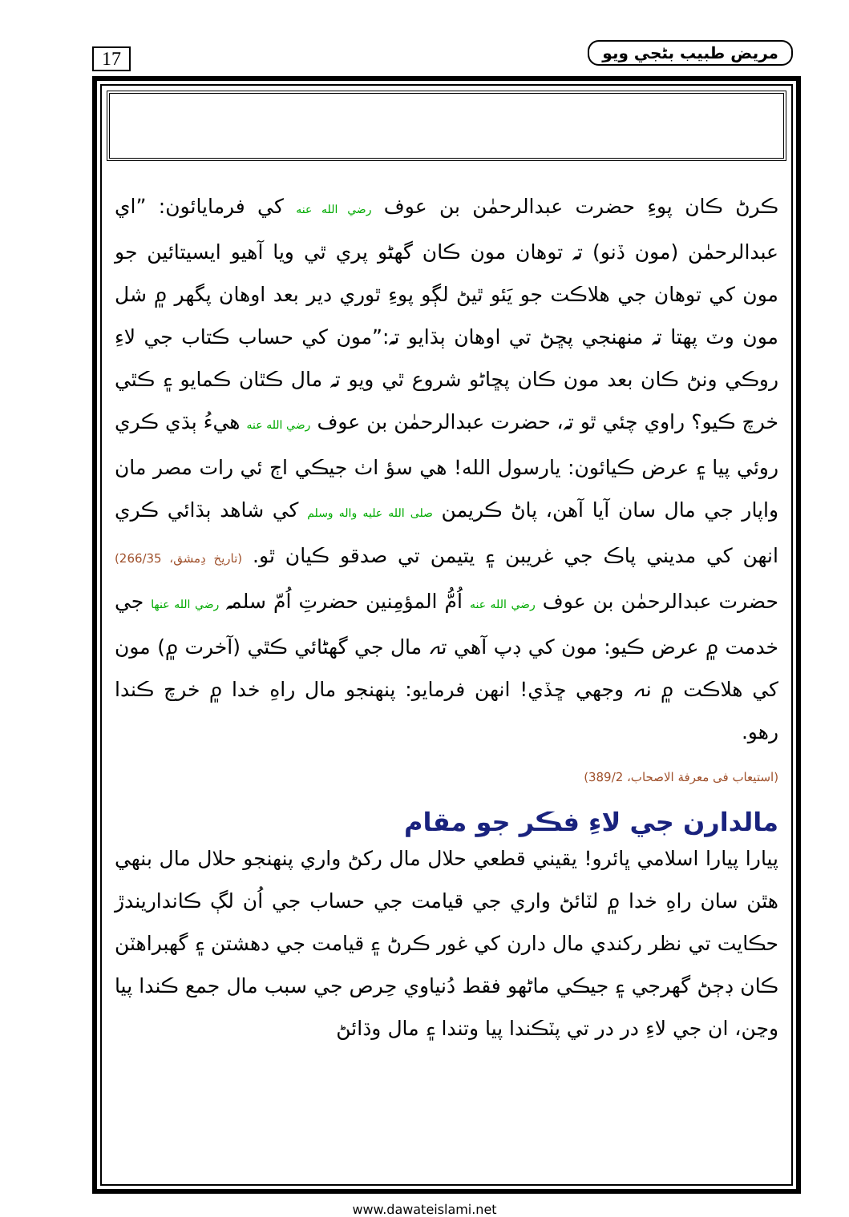17 مريض طبيب بڻجي ويو
ڪرڻ ڪان پوءِ حضرت عبدالرحمٰن بن عوف رضي الله عنه کي فرمايائون: ”اي عبدالرحمٰن (مون ڏنو) تہ توهان مون ڪان گهڻو پري ٿي ويا آهيو ايسيتائين جو مون کي توهان جي هلاڪت جو يَئو ٿيڻ لڳو پوءِ ٿوري دير بعد اوهان پگهر ۾ شل مون وٽ پهتا تہ منهنجي پڇڻ تي اوهان ٻڌايو تہ:”مون کي حساب ڪتاب جي لاءِ روڪي ونڻ ڪان بعد مون ڪان پڇاڻو شروع ٿي ويو تہ مال ڪٿان ڪمايو ۽ ڪٿي خرچ ڪيو؟ راوي چئي ٿو تہ، حضرت عبدالرحمٰن بن عوف رضي الله عنه هيءُ ٻڌي ڪري روئي پيا ۽ عرض ڪيائون: يارسول الله! هي سؤ اٺ جيڪي اڄ ئي رات مصر مان واپار جي مال سان آيا آهن، پاڻ ڪريمن صلى الله عليه واله وسلم کي شاهد ٻڌائي ڪري انهن کي مديني پاڪ جي غريبن ۽ يتيمن تي صدقو ڪيان ٿو. (تاريخ دِمشق، 266/35) حضرت عبدالرحمٰن بن عوف رضي الله عنه اُمُّ المؤمِنين حضرتِ اُمّ سلمہ رضي الله عنها جي خدمت ۾ عرض ڪيو: مون کي ڊپ آهي تہ مال جي گهڻائي ڪٿي (آخرت ۾) مون کي هلاڪت ۾ نہ وجهي ڇڏي! انهن فرمايو: پنهنجو مال راهِ خدا ۾ خرچ ڪندا رهو.
(استيعاب فى معرفة الاصحاب، 389/2)
مالدارن جي لاءِ فڪر جو مقام
پيارا پيارا اسلامي ڀائرو! يقيني قطعي حلال مال رکڻ واري پنهنجو حلال مال بنهي هٿن سان راهِ خدا ۾ لٽائڻ واري جي قيامت جي حساب جي اُن لڳ ڪانداريندڙ حڪايت تي نظر رکندي مال دارن کي غور ڪرڻ ۽ قيامت جي دهشتن ۽ گهبراهٽن ڪان ڊڄڻ گهرجي ۽ جيڪي ماڻهو فقط دُنياوي حِرص جي سبب مال جمع ڪندا پيا وڃن، ان جي لاءِ در در تي پٽڪندا پيا وتندا ۽ مال وڌائڻ
www.dawateislami.net